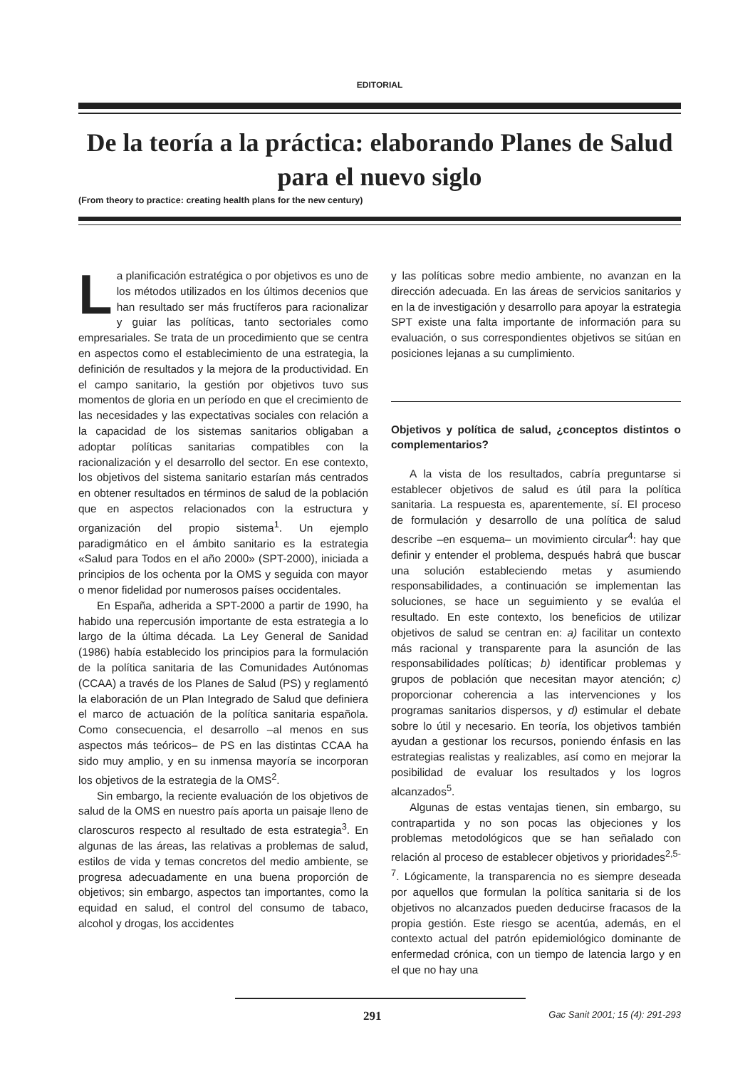EDITORIAL
De la teoría a la práctica: elaborando Planes de Salud para el nuevo siglo
(From theory to practice: creating health plans for the new century)
La planificación estratégica o por objetivos es uno de los métodos utilizados en los últimos decenios que han resultado ser más fructíferos para racionalizar y guiar las políticas, tanto sectoriales como empresariales. Se trata de un procedimiento que se centra en aspectos como el establecimiento de una estrategia, la definición de resultados y la mejora de la productividad. En el campo sanitario, la gestión por objetivos tuvo sus momentos de gloria en un período en que el crecimiento de las necesidades y las expectativas sociales con relación a la capacidad de los sistemas sanitarios obligaban a adoptar políticas sanitarias compatibles con la racionalización y el desarrollo del sector. En ese contexto, los objetivos del sistema sanitario estarían más centrados en obtener resultados en términos de salud de la población que en aspectos relacionados con la estructura y organización del propio sistema<sup>1</sup>. Un ejemplo paradigmático en el ámbito sanitario es la estrategia «Salud para Todos en el año 2000» (SPT-2000), iniciada a principios de los ochenta por la OMS y seguida con mayor o menor fidelidad por numerosos países occidentales.
En España, adherida a SPT-2000 a partir de 1990, ha habido una repercusión importante de esta estrategia a lo largo de la última década. La Ley General de Sanidad (1986) había establecido los principios para la formulación de la política sanitaria de las Comunidades Autónomas (CCAA) a través de los Planes de Salud (PS) y reglamentó la elaboración de un Plan Integrado de Salud que definiera el marco de actuación de la política sanitaria española. Como consecuencia, el desarrollo –al menos en sus aspectos más teóricos– de PS en las distintas CCAA ha sido muy amplio, y en su inmensa mayoría se incorporan los objetivos de la estrategia de la OMS<sup>2</sup>.
Sin embargo, la reciente evaluación de los objetivos de salud de la OMS en nuestro país aporta un paisaje lleno de claroscuros respecto al resultado de esta estrategia<sup>3</sup>. En algunas de las áreas, las relativas a problemas de salud, estilos de vida y temas concretos del medio ambiente, se progresa adecuadamente en una buena proporción de objetivos; sin embargo, aspectos tan importantes, como la equidad en salud, el control del consumo de tabaco, alcohol y drogas, los accidentes
y las políticas sobre medio ambiente, no avanzan en la dirección adecuada. En las áreas de servicios sanitarios y en la de investigación y desarrollo para apoyar la estrategia SPT existe una falta importante de información para su evaluación, o sus correspondientes objetivos se sitúan en posiciones lejanas a su cumplimiento.
Objetivos y política de salud, ¿conceptos distintos o complementarios?
A la vista de los resultados, cabría preguntarse si establecer objetivos de salud es útil para la política sanitaria. La respuesta es, aparentemente, sí. El proceso de formulación y desarrollo de una política de salud describe –en esquema– un movimiento circular<sup>4</sup>: hay que definir y entender el problema, después habrá que buscar una solución estableciendo metas y asumiendo responsabilidades, a continuación se implementan las soluciones, se hace un seguimiento y se evalúa el resultado. En este contexto, los beneficios de utilizar objetivos de salud se centran en: a) facilitar un contexto más racional y transparente para la asunción de las responsabilidades políticas; b) identificar problemas y grupos de población que necesitan mayor atención; c) proporcionar coherencia a las intervenciones y los programas sanitarios dispersos, y d) estimular el debate sobre lo útil y necesario. En teoría, los objetivos también ayudan a gestionar los recursos, poniendo énfasis en las estrategias realistas y realizables, así como en mejorar la posibilidad de evaluar los resultados y los logros alcanzados<sup>5</sup>.
Algunas de estas ventajas tienen, sin embargo, su contrapartida y no son pocas las objeciones y los problemas metodológicos que se han señalado con relación al proceso de establecer objetivos y prioridades<sup>2,5-7</sup>. Lógicamente, la transparencia no es siempre deseada por aquellos que formulan la política sanitaria si de los objetivos no alcanzados pueden deducirse fracasos de la propia gestión. Este riesgo se acentúa, además, en el contexto actual del patrón epidemiológico dominante de enfermedad crónica, con un tiempo de latencia largo y en el que no hay una
291 Gac Sanit 2001; 15 (4): 291-293